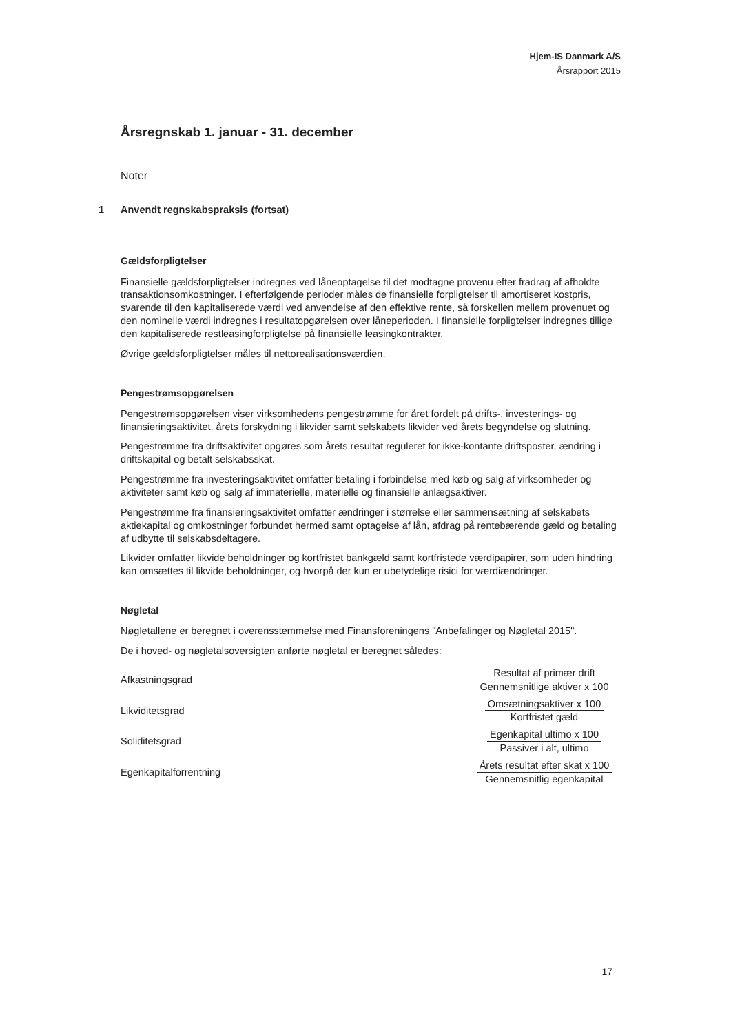Hjem-IS Danmark A/S
Årsrapport 2015
Årsregnskab 1. januar - 31. december
Noter
1 Anvendt regnskabspraksis (fortsat)
Gældsforpligtelser
Finansielle gældsforpligtelser indregnes ved låneoptagelse til det modtagne provenu efter fradrag af afholdte transaktionsomkostninger. I efterfølgende perioder måles de finansielle forpligtelser til amortiseret kostpris, svarende til den kapitaliserede værdi ved anvendelse af den effektive rente, så forskellen mellem provenuet og den nominelle værdi indregnes i resultatopgørelsen over låneperioden. I finansielle forpligtelser indregnes tillige den kapitaliserede restleasingforpligtelse på finansielle leasingkontrakter.
Øvrige gældsforpligtelser måles til nettorealisationsværdien.
Pengestrømsopgørelsen
Pengestrømsopgørelsen viser virksomhedens pengestrømme for året fordelt på drifts-, investerings- og finansieringsaktivitet, årets forskydning i likvider samt selskabets likvider ved årets begyndelse og slutning.
Pengestrømme fra driftsaktivitet opgøres som årets resultat reguleret for ikke-kontante driftsposter, ændring i driftskapital og betalt selskabsskat.
Pengestrømme fra investeringsaktivitet omfatter betaling i forbindelse med køb og salg af virksomheder og aktiviteter samt køb og salg af immaterielle, materielle og finansielle anlægsaktiver.
Pengestrømme fra finansieringsaktivitet omfatter ændringer i størrelse eller sammensætning af selskabets aktiekapital og omkostninger forbundet hermed samt optagelse af lån, afdrag på rentebærende gæld og betaling af udbytte til selskabsdeltagere.
Likvider omfatter likvide beholdninger og kortfristet bankgæld samt kortfristede værdipapirer, som uden hindring kan omsættes til likvide beholdninger, og hvorpå der kun er ubetydelige risici for værdiændringer.
Nøgletal
Nøgletallene er beregnet i overensstemmelse med Finansforeningens "Anbefalinger og Nøgletal 2015".
De i hoved- og nøgletalsoversigten anførte nøgletal er beregnet således:
| Afkastningsgrad | Resultat af primær drift Gennemsnitlige aktiver x 100 |
| Likviditetsgrad | Omsætningsaktiver x 100 Kortfristet gæld |
| Soliditetsgrad | Egenkapital ultimo x 100 Passiver i alt, ultimo |
| Egenkapitalforrentning | Årets resultat efter skat x 100 Gennemsnitlig egenkapital |
17